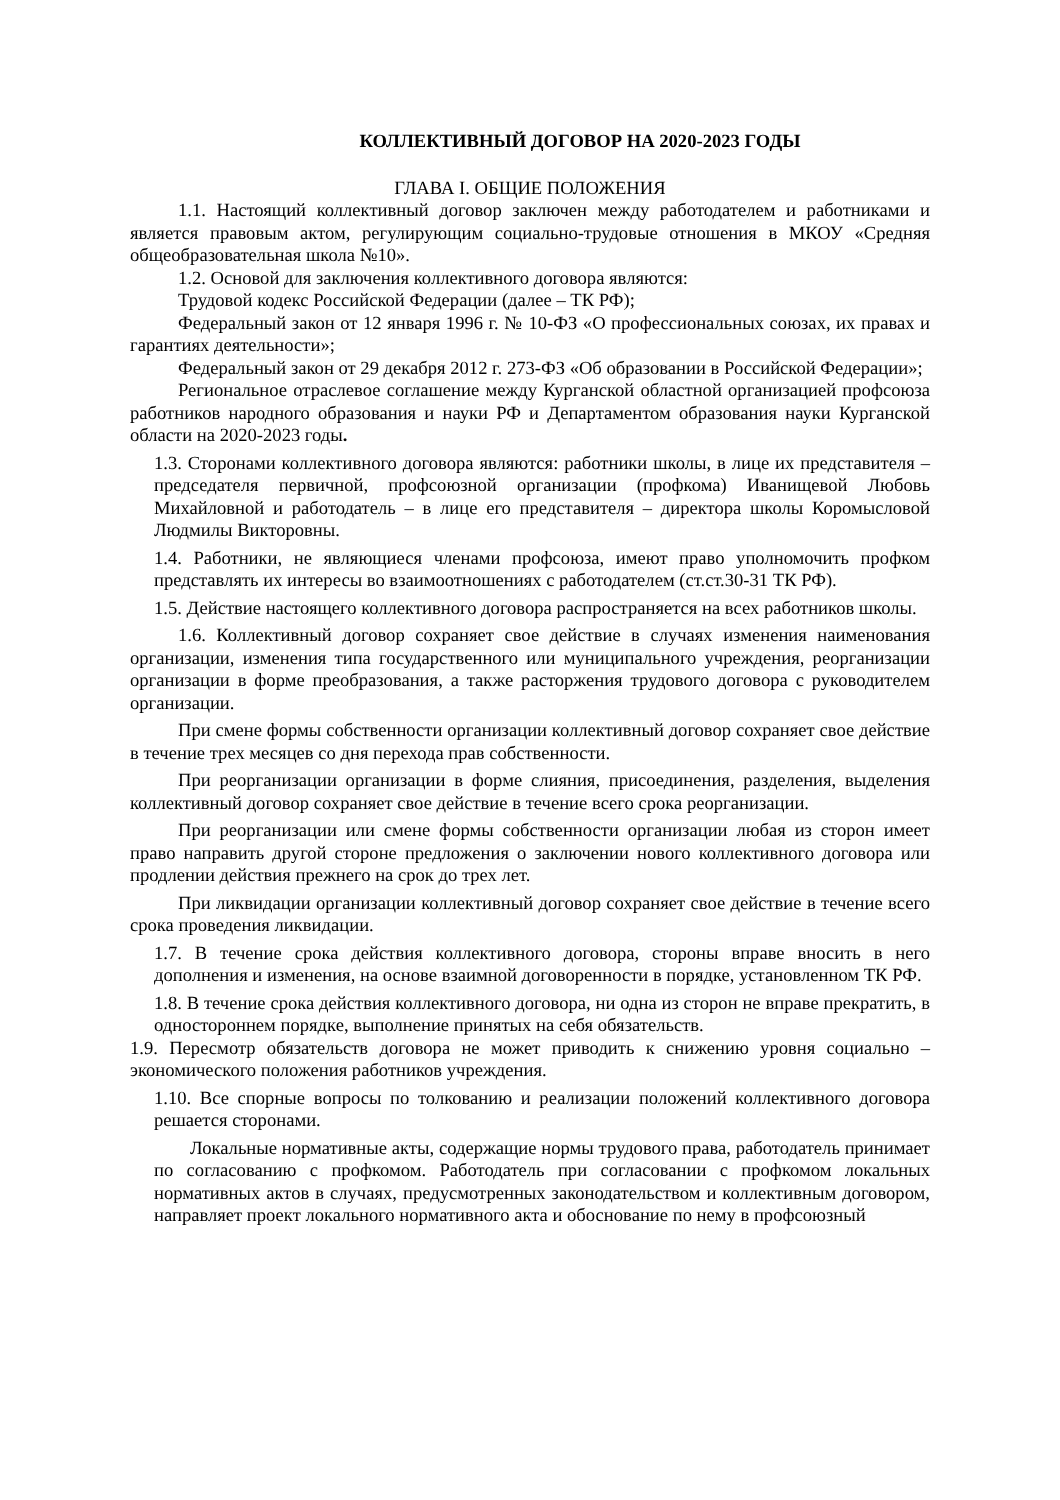КОЛЛЕКТИВНЫЙ ДОГОВОР НА 2020-2023 ГОДЫ
ГЛАВА I. ОБЩИЕ ПОЛОЖЕНИЯ
1.1. Настоящий коллективный договор заключен между работодателем и работниками и является правовым актом, регулирующим социально-трудовые отношения в МКОУ «Средняя общеобразовательная школа №10».
1.2. Основой для заключения коллективного договора являются:
Трудовой кодекс Российской Федерации (далее – ТК РФ);
Федеральный закон от 12 января 1996 г. № 10-ФЗ «О профессиональных союзах, их правах и гарантиях деятельности»;
Федеральный закон от 29 декабря 2012 г. 273-ФЗ «Об образовании в Российской Федерации»;
Региональное отраслевое соглашение между Курганской областной организацией профсоюза работников народного образования и науки РФ и Департаментом образования науки Курганской области на 2020-2023 годы.
1.3. Сторонами коллективного договора являются: работники школы, в лице их представителя – председателя первичной, профсоюзной организации (профкома) Иванищевой Любовь Михайловной и работодатель – в лице его представителя – директора школы Коромысловой Людмилы Викторовны.
1.4. Работники, не являющиеся членами профсоюза, имеют право уполномочить профком представлять их интересы во взаимоотношениях с работодателем (ст.ст.30-31 ТК РФ).
1.5. Действие настоящего коллективного договора распространяется на всех работников школы.
1.6. Коллективный договор сохраняет свое действие в случаях изменения наименования организации, изменения типа государственного или муниципального учреждения, реорганизации организации в форме преобразования, а также расторжения трудового договора с руководителем организации.
При смене формы собственности организации коллективный договор сохраняет свое действие в течение трех месяцев со дня перехода прав собственности.
При реорганизации организации в форме слияния, присоединения, разделения, выделения коллективный договор сохраняет свое действие в течение всего срока реорганизации.
При реорганизации или смене формы собственности организации любая из сторон имеет право направить другой стороне предложения о заключении нового коллективного договора или продлении действия прежнего на срок до трех лет.
При ликвидации организации коллективный договор сохраняет свое действие в течение всего срока проведения ликвидации.
1.7. В течение срока действия коллективного договора, стороны вправе вносить в него дополнения и изменения, на основе взаимной договоренности в порядке, установленном ТК РФ.
1.8. В течение срока действия коллективного договора, ни одна из сторон не вправе прекратить, в одностороннем порядке, выполнение принятых на себя обязательств.
1.9. Пересмотр обязательств договора не может приводить к снижению уровня социально – экономического положения работников учреждения.
1.10. Все спорные вопросы по толкованию и реализации положений коллективного договора решается сторонами.
Локальные нормативные акты, содержащие нормы трудового права, работодатель принимает по согласованию с профкомом. Работодатель при согласовании с профкомом локальных нормативных актов в случаях, предусмотренных законодательством и коллективным договором, направляет проект локального нормативного акта и обоснование по нему в профсоюзный